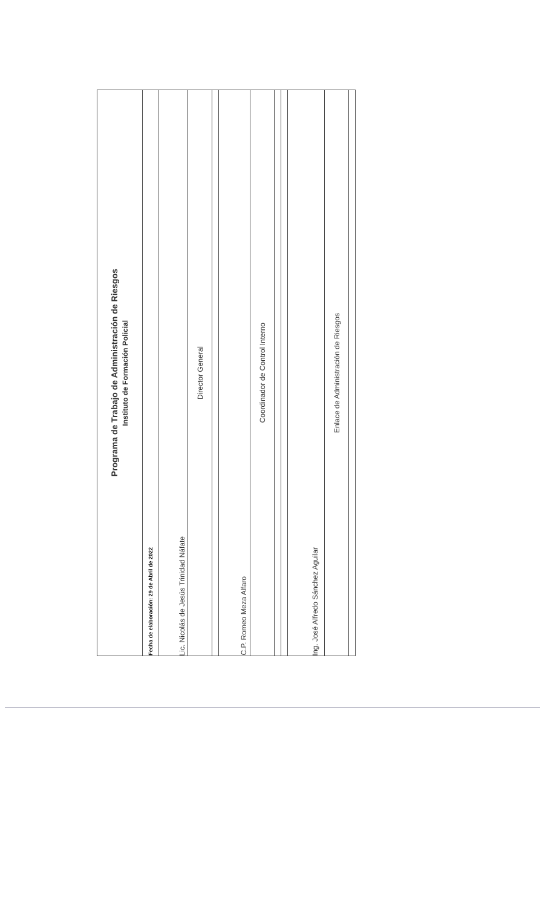| Programa de Trabajo de Administración de Riesgos Instituto de Formación Policial | Fecha de elaboración: 29 de Abril de 2022 | Lic. Nicolás de Jesús Trinidad Náfate | Director General | | C.P. Romeo Meza Alfaro | Coordinador de Control Interno | | | Ing. José Alfredo Sánchez Aguilar | Enlace de Administración de Riesgos | |